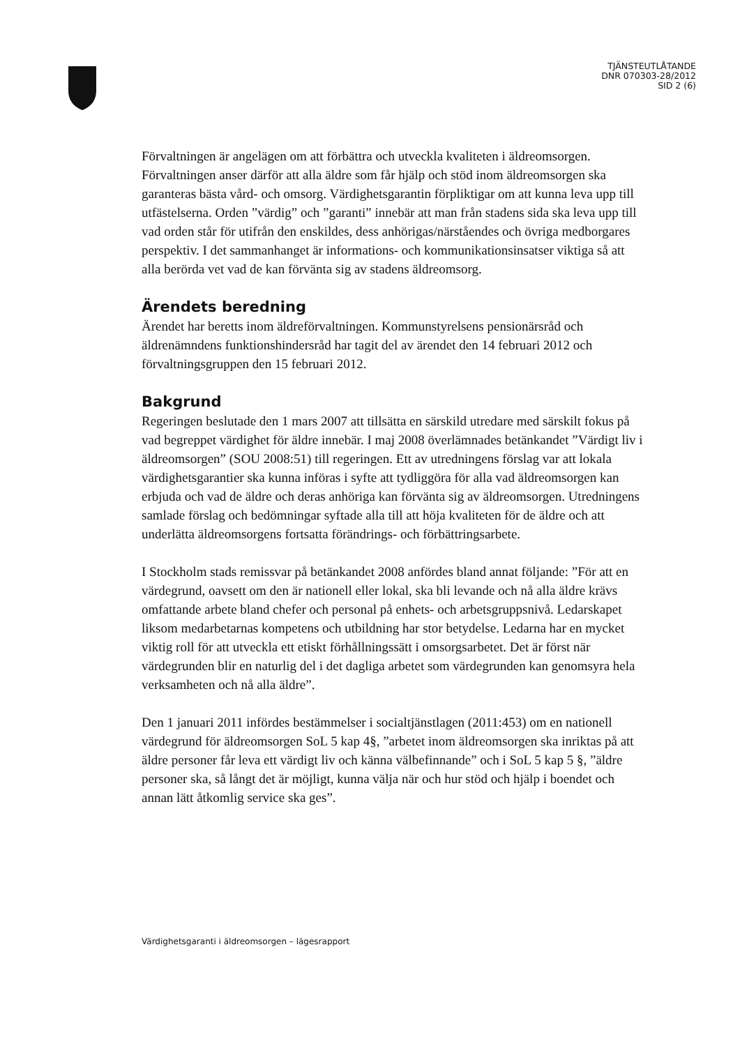TJÄNSTEUTLÅTANDE
DNR 070303-28/2012
SID 2 (6)
Förvaltningen är angelägen om att förbättra och utveckla kvaliteten i äldreomsorgen. Förvaltningen anser därför att alla äldre som får hjälp och stöd inom äldreomsorgen ska garanteras bästa vård- och omsorg. Värdighetsgarantin förpliktigar om att kunna leva upp till utfästelserna. Orden ”värdig” och ”garanti” innebär att man från stadens sida ska leva upp till vad orden står för utifrån den enskildes, dess anhörigas/närståendes och övriga medborgares perspektiv. I det sammanhanget är informations- och kommunikationsinsatser viktiga så att alla berörda vet vad de kan förvänta sig av stadens äldreomsorg.
Ärendets beredning
Ärendet har beretts inom äldreförvaltningen. Kommunstyrelsens pensionärsråd och äldrenämndens funktionshindersråd har tagit del av ärendet den 14 februari 2012 och förvaltningsgruppen den 15 februari 2012.
Bakgrund
Regeringen beslutade den 1 mars 2007 att tillsätta en särskild utredare med särskilt fokus på vad begreppet värdighet för äldre innebär. I maj 2008 överlämnades betänkandet ”Värdigt liv i äldreomsorgen” (SOU 2008:51) till regeringen. Ett av utredningens förslag var att lokala värdighetsgarantier ska kunna införas i syfte att tydliggöra för alla vad äldreomsorgen kan erbjuda och vad de äldre och deras anhöriga kan förvänta sig av äldreomsorgen. Utredningens samlade förslag och bedömningar syftade alla till att höja kvaliteten för de äldre och att underlätta äldreomsorgens fortsatta förändrings- och förbättringsarbete.
I Stockholm stads remissvar på betänkandet 2008 anfördes bland annat följande: ”För att en värdegrund, oavsett om den är nationell eller lokal, ska bli levande och nå alla äldre krävs omfattande arbete bland chefer och personal på enhets- och arbetsgruppsnivå. Ledarskapet liksom medarbetarnas kompetens och utbildning har stor betydelse. Ledarna har en mycket viktig roll för att utveckla ett etiskt förhållningssätt i omsorgsarbetet. Det är först när värdegrunden blir en naturlig del i det dagliga arbetet som värdegrunden kan genomsyra hela verksamheten och nå alla äldre”.
Den 1 januari 2011 infördes bestämmelser i socialtjänstlagen (2011:453) om en nationell värdegrund för äldreomsorgen SoL 5 kap 4§, ”arbetet inom äldreomsorgen ska inriktas på att äldre personer får leva ett värdigt liv och känna välbefinnande” och i SoL 5 kap 5 §, ”äldre personer ska, så långt det är möjligt, kunna välja när och hur stöd och hjälp i boendet och annan lätt åtkomlig service ska ges”.
Värdighetsgaranti i äldreomsorgen – lägesrapport